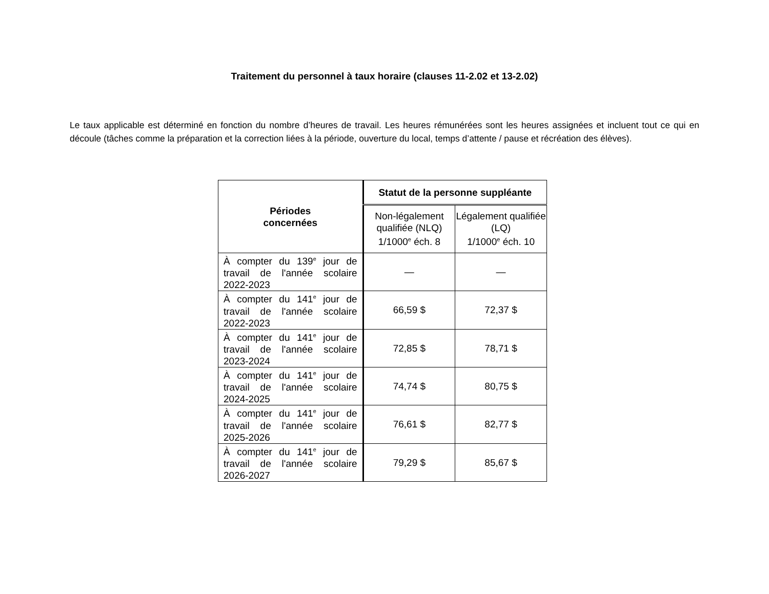Traitement du personnel à taux horaire (clauses 11-2.02 et 13-2.02)
Le taux applicable est déterminé en fonction du nombre d’heures de travail. Les heures rémunérées sont les heures assignées et incluent tout ce qui en découle (tâches comme la préparation et la correction liées à la période, ouverture du local, temps d’attente / pause et récréation des élèves).
| Périodes concernées | Statut de la personne suppléante | |
| --- | --- | --- |
| | Non-légalement qualifiée (NLQ) 1/1000<sup>e</sup> éch. 8 | Légalement qualifiée (LQ) 1/1000<sup>e</sup> éch. 10 |
| À compter du 139<sup>e</sup> jour de travail de l'année scolaire 2022-2023 | — | — |
| À compter du 141<sup>e</sup> jour de travail de l'année scolaire 2022-2023 | 66,59 $ | 72,37 $ |
| À compter du 141<sup>e</sup> jour de travail de l'année scolaire 2023-2024 | 72,85 $ | 78,71 $ |
| À compter du 141<sup>e</sup> jour de travail de l'année scolaire 2024-2025 | 74,74 $ | 80,75 $ |
| À compter du 141<sup>e</sup> jour de travail de l'année scolaire 2025-2026 | 76,61 $ | 82,77 $ |
| À compter du 141<sup>e</sup> jour de travail de l'année scolaire 2026-2027 | 79,29 $ | 85,67 $ |